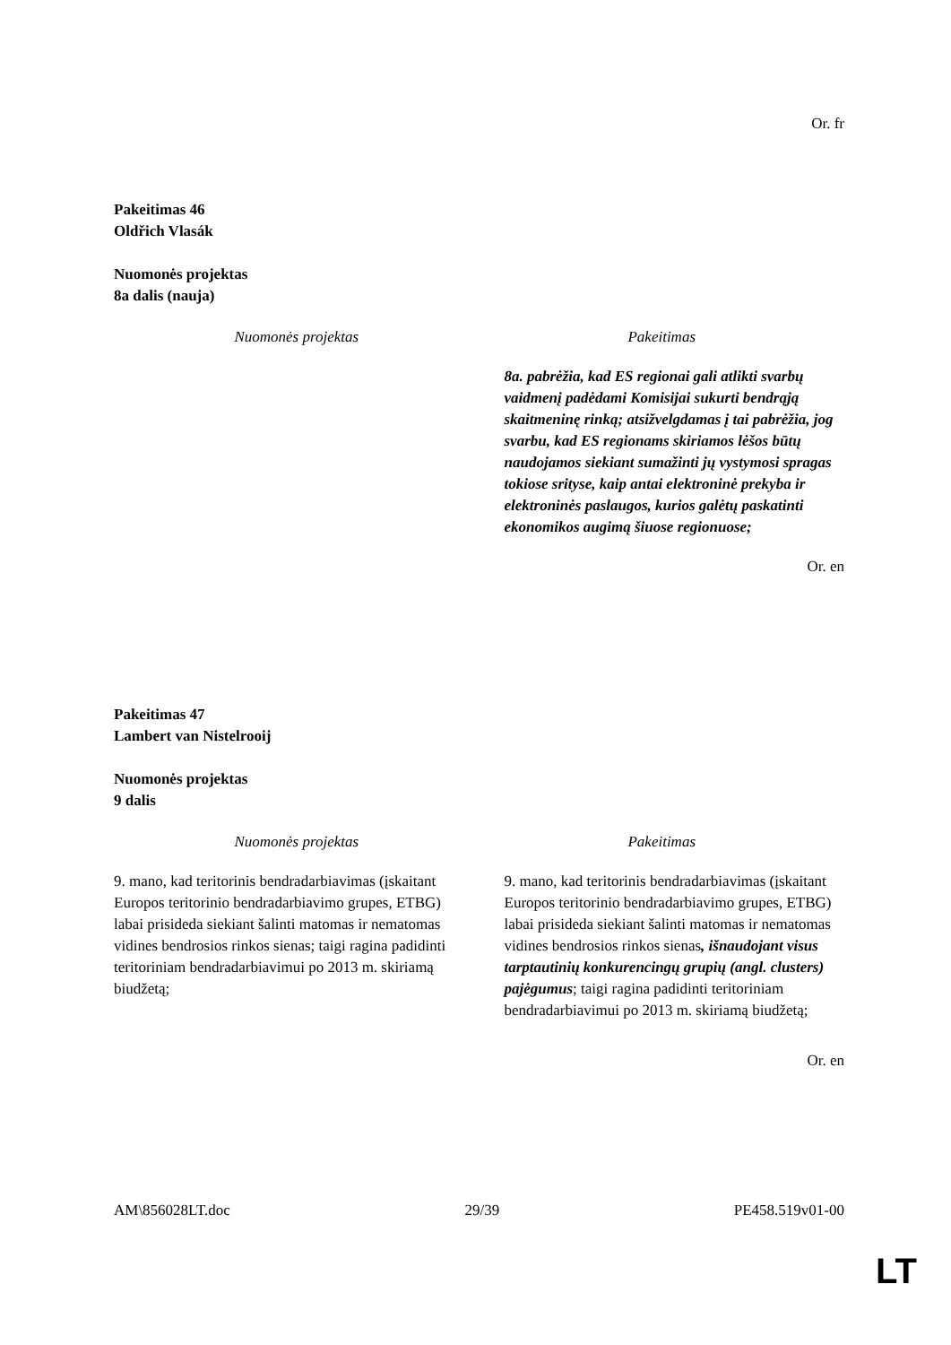Or. fr
Pakeitimas 46
Oldřich Vlasák
Nuomonės projektas
8a dalis (nauja)
| Nuomonės projektas | Pakeitimas |
| --- | --- |
| | 8a. pabrėžia, kad ES regionai gali atlikti svarbų vaidmenį padėdami Komisijai sukurti bendrąją skaitmeninę rinką; atsižvelgdamas į tai pabrėžia, jog svarbu, kad ES regionams skiriamos lėšos būtų naudojamos siekiant sumažinti jų vystymosi spragas tokiose srityse, kaip antai elektroninė prekyba ir elektroninės paslaugos, kurios galėtų paskatinti ekonomikos augimą šiuose regionuose; |
Or. en
Pakeitimas 47
Lambert van Nistelrooij
Nuomonės projektas
9 dalis
| Nuomonės projektas | Pakeitimas |
| --- | --- |
| 9. mano, kad teritorinis bendradarbiavimas (įskaitant Europos teritorinio bendradarbiavimo grupes, ETBG) labai prisideda siekiant šalinti matomas ir nematomas vidines bendrosios rinkos sienas; taigi ragina padidinti teritoriniam bendradarbiavimui po 2013 m. skiriamą biudžetą; | 9. mano, kad teritorinis bendradarbiavimas (įskaitant Europos teritorinio bendradarbiavimo grupes, ETBG) labai prisideda siekiant šalinti matomas ir nematomas vidines bendrosios rinkos sienas , išnaudojant visus tarptautinių konkurencingų grupių (angl. clusters) pajėgumus ; taigi ragina padidinti teritoriniam bendradarbiavimui po 2013 m. skiriamą biudžetą; |
Or. en
AM\856028LT.doc 29/39 PE458.519v01-00
LT